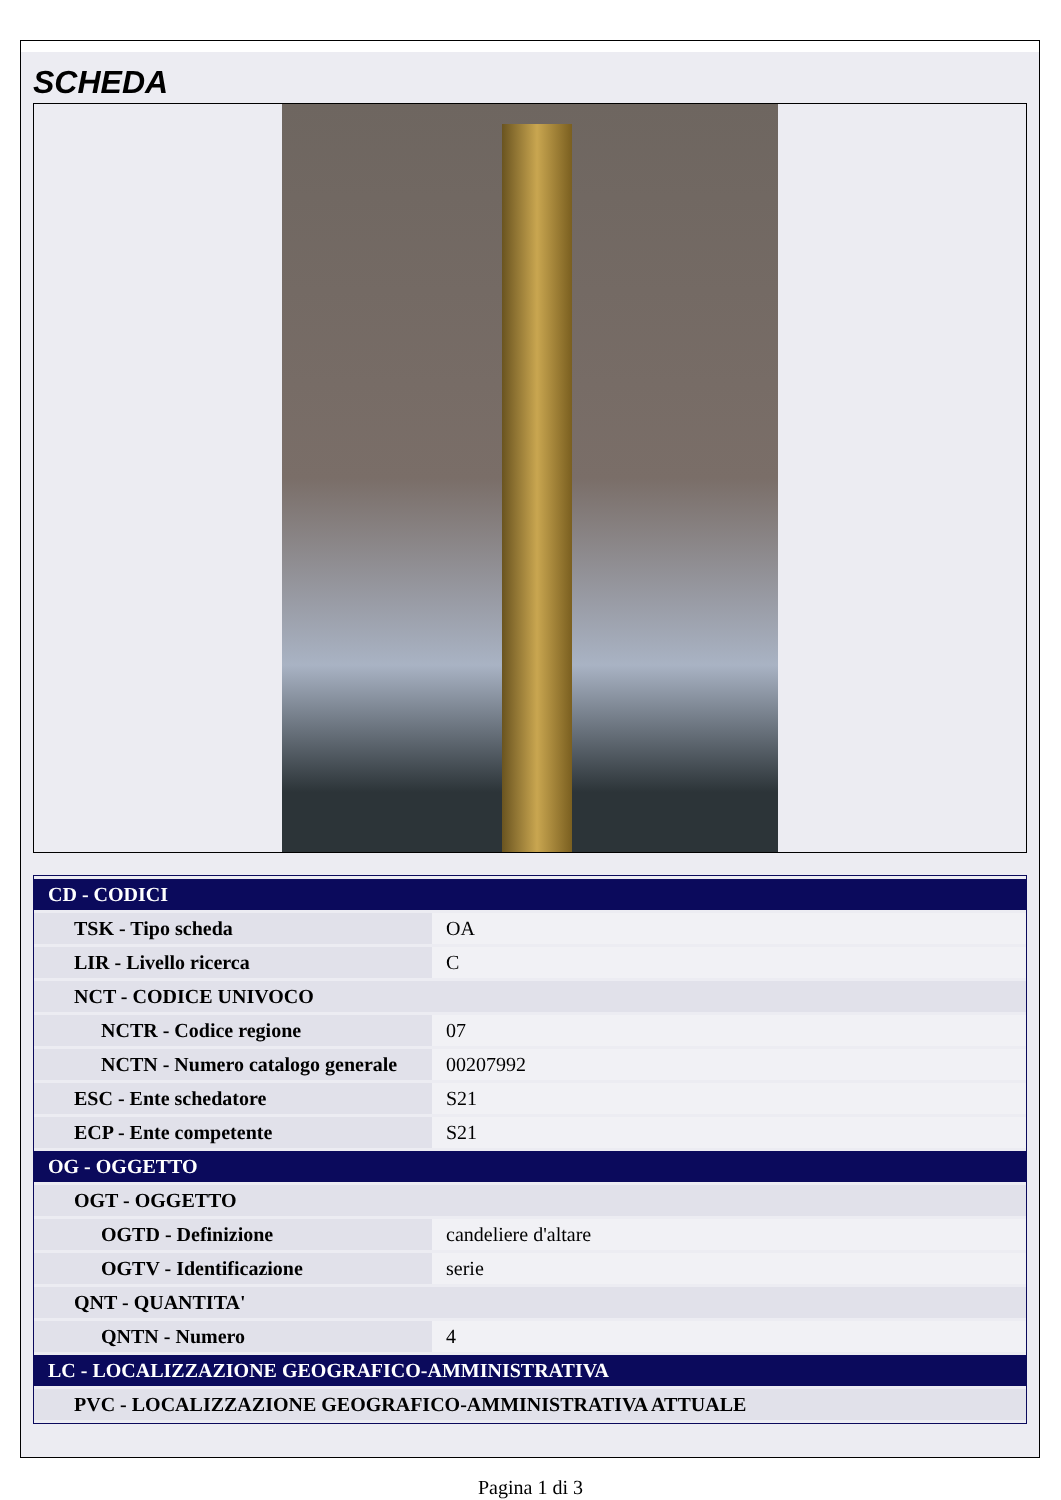SCHEDA
| CD - CODICI | |
| TSK - Tipo scheda | OA |
| LIR - Livello ricerca | C |
| NCT - CODICE UNIVOCO | |
| NCTR - Codice regione | 07 |
| NCTN - Numero catalogo generale | 00207992 |
| ESC - Ente schedatore | S21 |
| ECP - Ente competente | S21 |
| OG - OGGETTO | |
| OGT - OGGETTO | |
| OGTD - Definizione | candeliere d'altare |
| OGTV - Identificazione | serie |
| QNT - QUANTITA' | |
| QNTN - Numero | 4 |
| LC - LOCALIZZAZIONE GEOGRAFICO-AMMINISTRATIVA | |
| PVC - LOCALIZZAZIONE GEOGRAFICO-AMMINISTRATIVA ATTUALE | |
Pagina 1 di 3